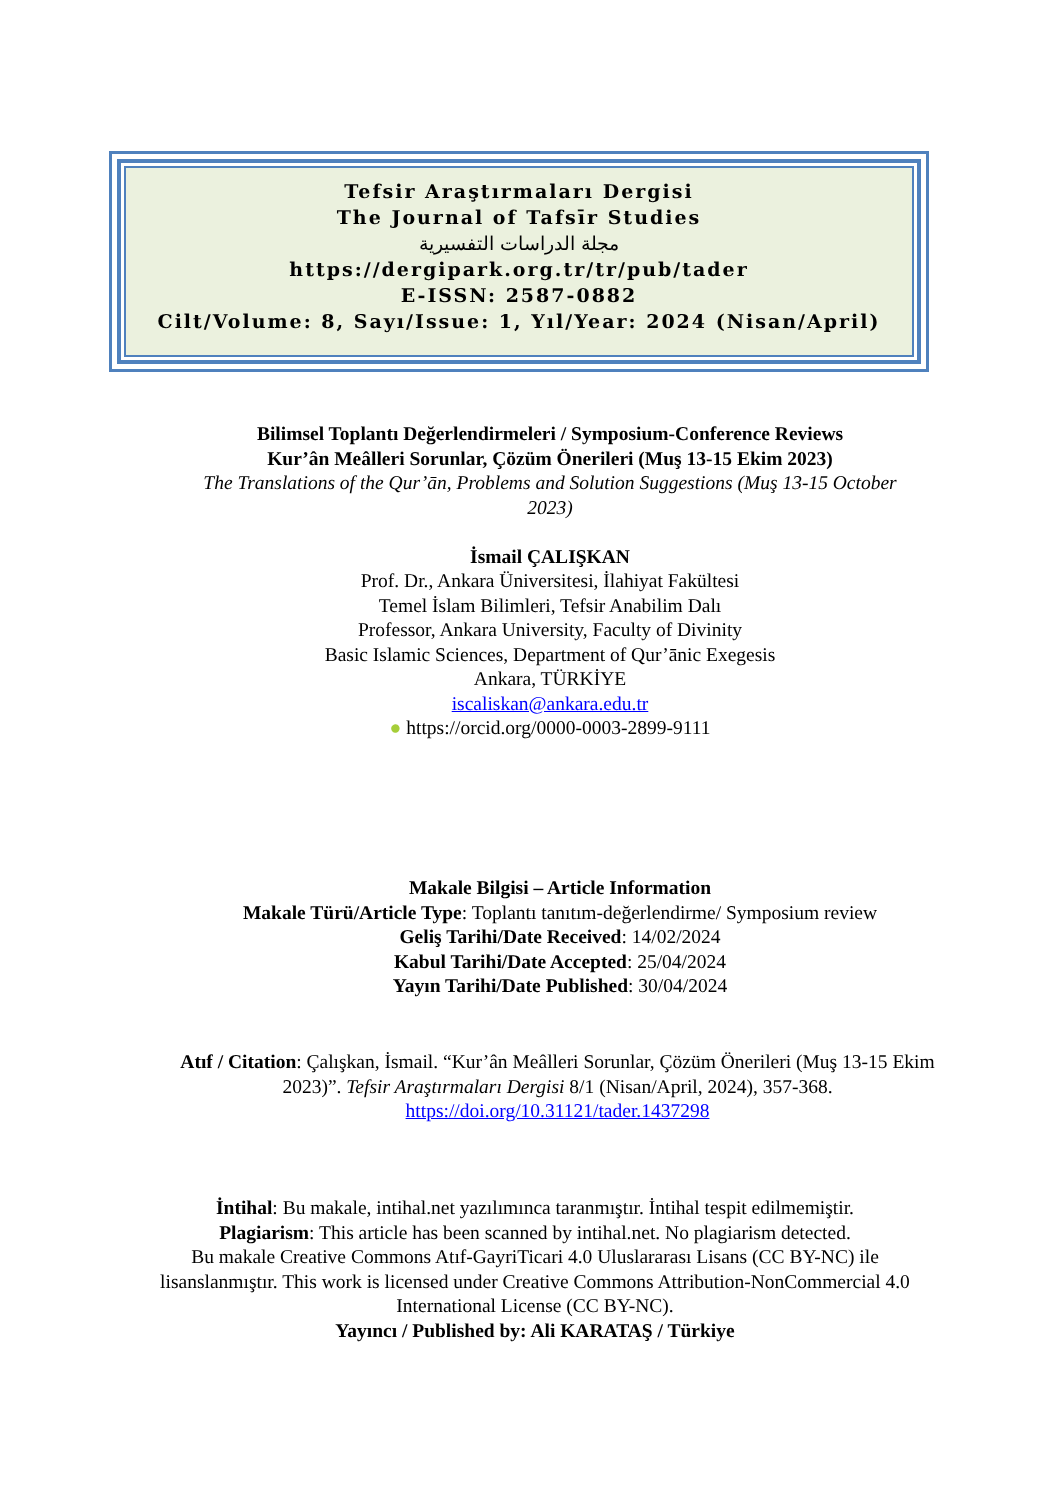Tefsir Araştırmaları Dergisi
The Journal of Tafsīr Studies
مجلة الدراسات التفسيرية
https://dergipark.org.tr/tr/pub/tader
E-ISSN: 2587-0882
Cilt/Volume: 8, Sayı/Issue: 1, Yıl/Year: 2024 (Nisan/April)
Bilimsel Toplantı Değerlendirmeleri / Symposium-Conference Reviews
Kur’ân Meâlleri Sorunlar, Çözüm Önerileri (Muş 13-15 Ekim 2023)
The Translations of the Qur’ān, Problems and Solution Suggestions (Muş 13-15 October 2023)
İsmail ÇALIŞKAN
Prof. Dr., Ankara Üniversitesi, İlahiyat Fakültesi
Temel İslam Bilimleri, Tefsir Anabilim Dalı
Professor, Ankara University, Faculty of Divinity
Basic Islamic Sciences, Department of Qur’ānic Exegesis
Ankara, TÜRKİYE
iscaliskan@ankara.edu.tr
● https://orcid.org/0000-0003-2899-9111
Makale Bilgisi – Article Information
Makale Türü/Article Type: Toplantı tanıtım-değerlendirme/ Symposium review
Geliş Tarihi/Date Received: 14/02/2024
Kabul Tarihi/Date Accepted: 25/04/2024
Yayın Tarihi/Date Published: 30/04/2024
Atıf / Citation: Çalışkan, İsmail. “Kur’ân Meâlleri Sorunlar, Çözüm Önerileri (Muş 13-15 Ekim 2023)”. Tefsir Araştırmaları Dergisi 8/1 (Nisan/April, 2024), 357-368. https://doi.org/10.31121/tader.1437298
İntihal: Bu makale, intihal.net yazılımınca taranmıştır. İntihal tespit edilmemiştir.
Plagiarism: This article has been scanned by intihal.net. No plagiarism detected.
Bu makale Creative Commons Atıf-GayriTicari 4.0 Uluslararası Lisans (CC BY-NC) ile lisanslanmıştır. This work is licensed under Creative Commons Attribution-NonCommercial 4.0 International License (CC BY-NC).
Yayıncı / Published by: Ali KARATAŞ / Türkiye